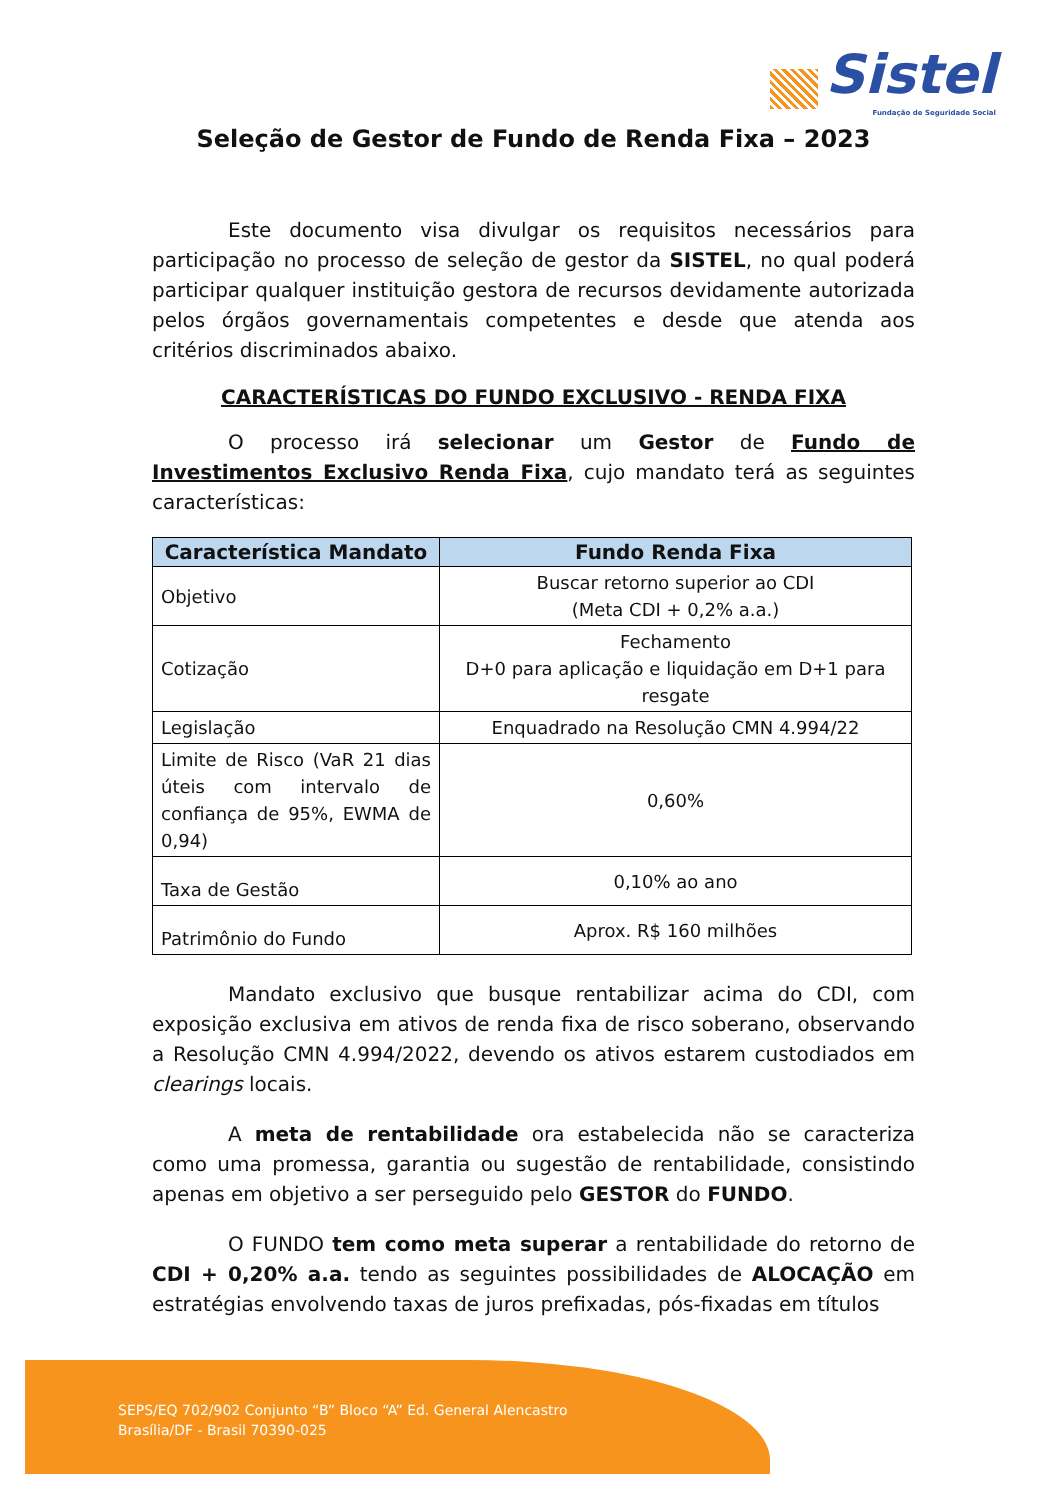Sistel
Fundação de Seguridade Social
Seleção de Gestor de Fundo de Renda Fixa – 2023
Este documento visa divulgar os requisitos necessários para participação no processo de seleção de gestor da SISTEL, no qual poderá participar qualquer instituição gestora de recursos devidamente autorizada pelos órgãos governamentais competentes e desde que atenda aos critérios discriminados abaixo.
CARACTERÍSTICAS DO FUNDO EXCLUSIVO - RENDA FIXA
O processo irá selecionar um Gestor de Fundo de Investimentos Exclusivo Renda Fixa, cujo mandato terá as seguintes características:
| Característica Mandato | Fundo Renda Fixa |
| --- | --- |
| Objetivo | Buscar retorno superior ao CDI (Meta CDI + 0,2% a.a.) |
| Cotização | Fechamento D+0 para aplicação e liquidação em D+1 para resgate |
| Legislação | Enquadrado na Resolução CMN 4.994/22 |
| Limite de Risco (VaR 21 dias úteis com intervalo de confiança de 95%, EWMA de 0,94) | 0,60% |
| Taxa de Gestão | 0,10% ao ano |
| Patrimônio do Fundo | Aprox. R$ 160 milhões |
Mandato exclusivo que busque rentabilizar acima do CDI, com exposição exclusiva em ativos de renda fixa de risco soberano, observando a Resolução CMN 4.994/2022, devendo os ativos estarem custodiados em clearings locais.
A meta de rentabilidade ora estabelecida não se caracteriza como uma promessa, garantia ou sugestão de rentabilidade, consistindo apenas em objetivo a ser perseguido pelo GESTOR do FUNDO.
O FUNDO tem como meta superar a rentabilidade do retorno de CDI + 0,20% a.a. tendo as seguintes possibilidades de ALOCAÇÃO em estratégias envolvendo taxas de juros prefixadas, pós-fixadas em títulos
SEPS/EQ 702/902 Conjunto “B” Bloco “A” Ed. General Alencastro
Brasília/DF - Brasil 70390-025